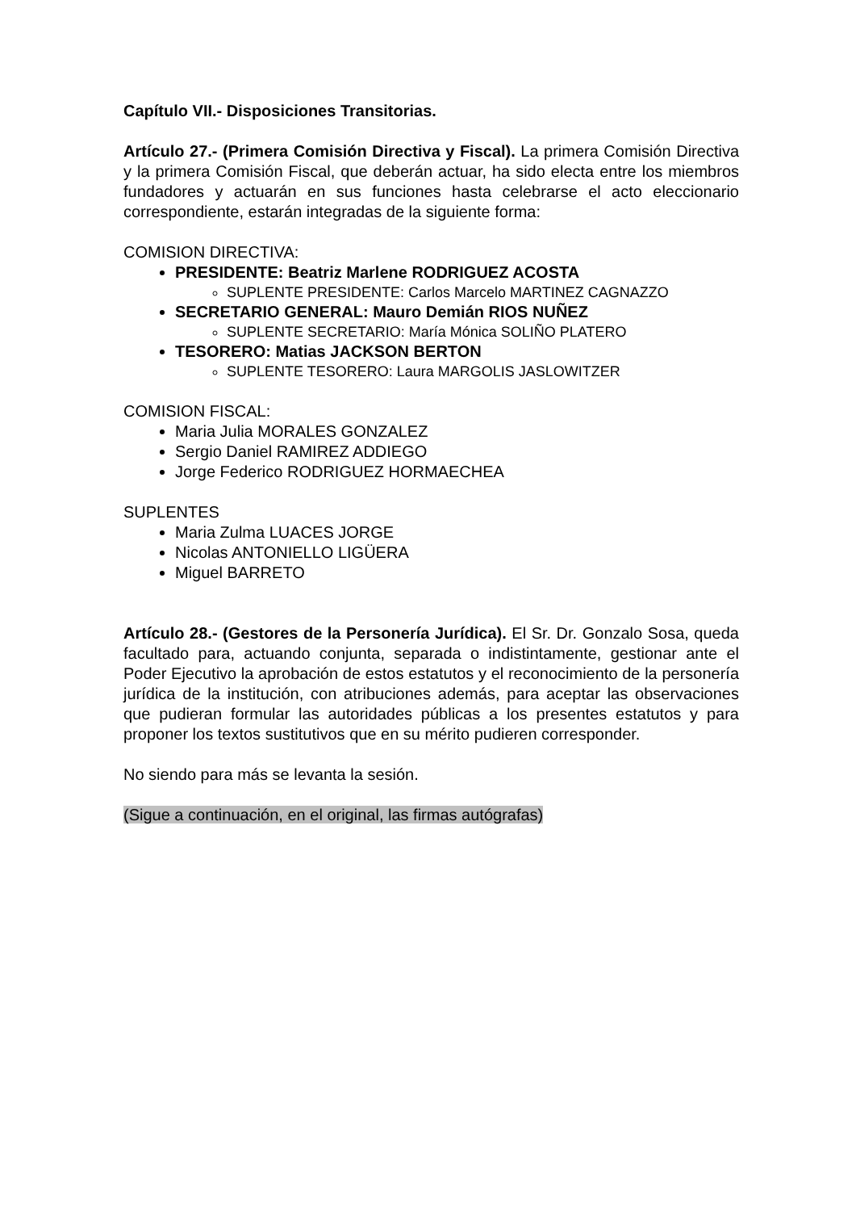Capítulo VII.- Disposiciones Transitorias.
Artículo 27.- (Primera Comisión Directiva y Fiscal). La primera Comisión Directiva y la primera Comisión Fiscal, que deberán actuar, ha sido electa entre los miembros fundadores y actuarán en sus funciones hasta celebrarse el acto eleccionario correspondiente, estarán integradas de la siguiente forma:
COMISION DIRECTIVA:
PRESIDENTE: Beatriz Marlene RODRIGUEZ ACOSTA
SUPLENTE PRESIDENTE: Carlos Marcelo MARTINEZ CAGNAZZO
SECRETARIO GENERAL: Mauro Demián RIOS NUÑEZ
SUPLENTE SECRETARIO: María Mónica SOLIÑO PLATERO
TESORERO: Matias JACKSON BERTON
SUPLENTE TESORERO: Laura MARGOLIS JASLOWITZER
COMISION FISCAL:
Maria Julia MORALES GONZALEZ
Sergio Daniel RAMIREZ ADDIEGO
Jorge Federico RODRIGUEZ HORMAECHEA
SUPLENTES
Maria Zulma LUACES JORGE
Nicolas ANTONIELLO LIGÜERA
Miguel BARRETO
Artículo 28.- (Gestores de la Personería Jurídica). El Sr. Dr. Gonzalo Sosa, queda facultado para, actuando conjunta, separada o indistintamente, gestionar ante el Poder Ejecutivo la aprobación de estos estatutos y el reconocimiento de la personería jurídica de la institución, con atribuciones además, para aceptar las observaciones que pudieran formular las autoridades públicas a los presentes estatutos y para proponer los textos sustitutivos que en su mérito pudieren corresponder.
No siendo para más se levanta la sesión.
(Sigue a continuación, en el original, las firmas autógrafas)